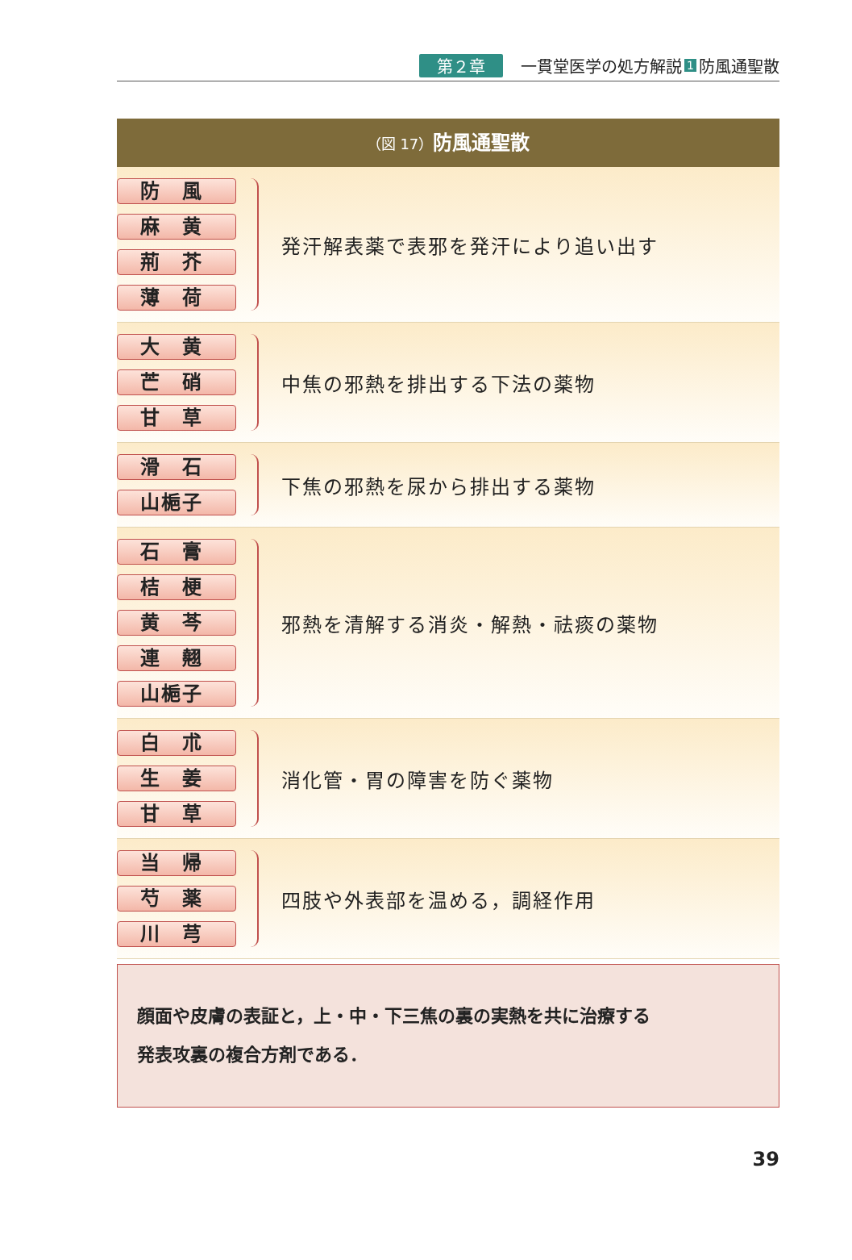第２章 一貫堂医学の処方解説 1 防風通聖散
（図 17）防風通聖散
防　風
麻　黄
荊　芥
薄　荷
発汗解表薬で表邪を発汗により追い出す
大　黄
芒　硝
甘　草
中焦の邪熱を排出する下法の薬物
滑　石
山梔子
下焦の邪熱を尿から排出する薬物
石　膏
桔　梗
黄　芩
連　翹
山梔子
邪熱を清解する消炎・解熱・祛痰の薬物
白　朮
生　姜
甘　草
消化管・胃の障害を防ぐ薬物
当　帰
芍　薬
川　芎
四肢や外表部を温める，調経作用
顔面や皮膚の表証と，上・中・下三焦の裏の実熱を共に治療する
発表攻裏の複合方剤である．
39